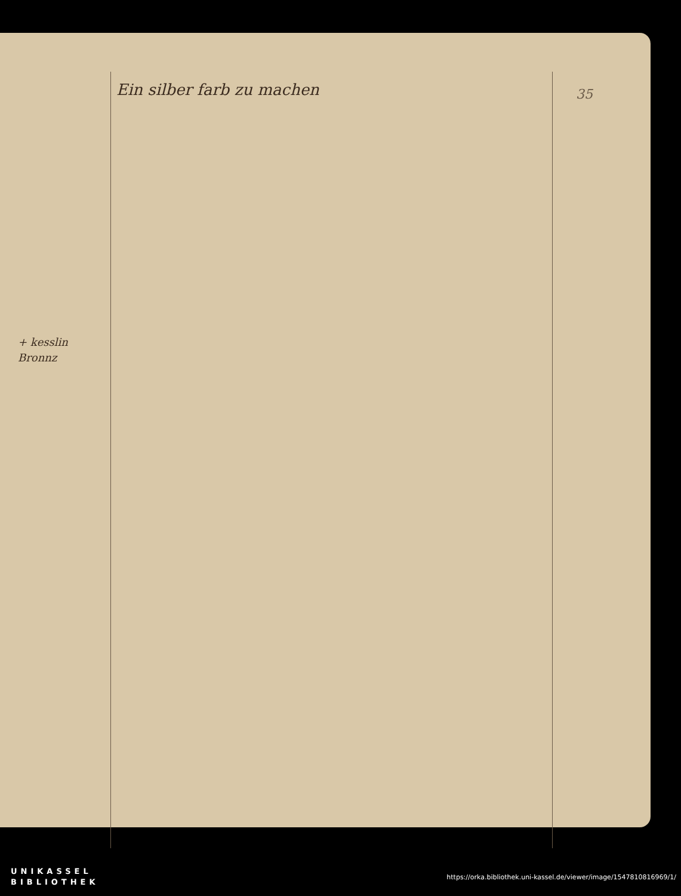35
+ kesslin
Bronnz
Ein silber farb zu machen
UNIKASSEL
BIBLIOTHEK
https://orka.bibliothek.uni-kassel.de/viewer/image/1547810816969/1/